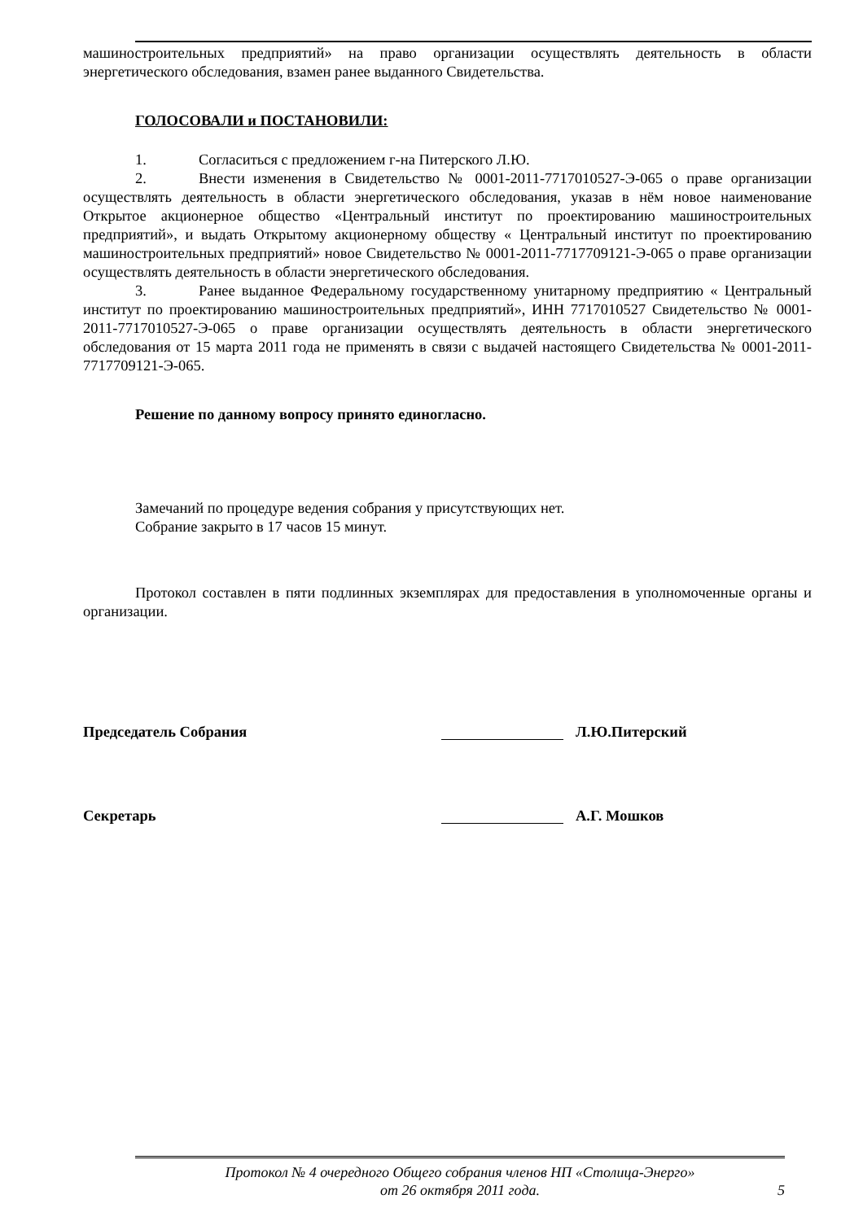машиностроительных предприятий» на право организации осуществлять деятельность в области энергетического обследования, взамен ранее выданного Свидетельства.
ГОЛОСОВАЛИ и ПОСТАНОВИЛИ:
1. Согласиться с предложением г-на Питерского Л.Ю.
2. Внести изменения в Свидетельство № 0001-2011-7717010527-Э-065 о праве организации осуществлять деятельность в области энергетического обследования, указав в нём новое наименование Открытое акционерное общество «Центральный институт по проектированию машиностроительных предприятий», и выдать Открытому акционерному обществу « Центральный институт по проектированию машиностроительных предприятий» новое Свидетельство № 0001-2011-7717709121-Э-065 о праве организации осуществлять деятельность в области энергетического обследования.
3. Ранее выданное Федеральному государственному унитарному предприятию « Центральный институт по проектированию машиностроительных предприятий», ИНН 7717010527 Свидетельство № 0001-2011-7717010527-Э-065 о праве организации осуществлять деятельность в области энергетического обследования от 15 марта 2011 года не применять в связи с выдачей настоящего Свидетельства № 0001-2011-7717709121-Э-065.
Решение по данному вопросу принято единогласно.
Замечаний по процедуре ведения собрания у присутствующих нет.
Собрание закрыто в 17 часов 15 минут.
Протокол составлен в пяти подлинных экземплярах для предоставления в уполномоченные органы и организации.
Председатель Собрания Л.Ю.Питерский
Секретарь А.Г. Мошков
Протокол № 4 очередного Общего собрания членов НП «Столица-Энерго»
от 26 октября 2011 года.
5